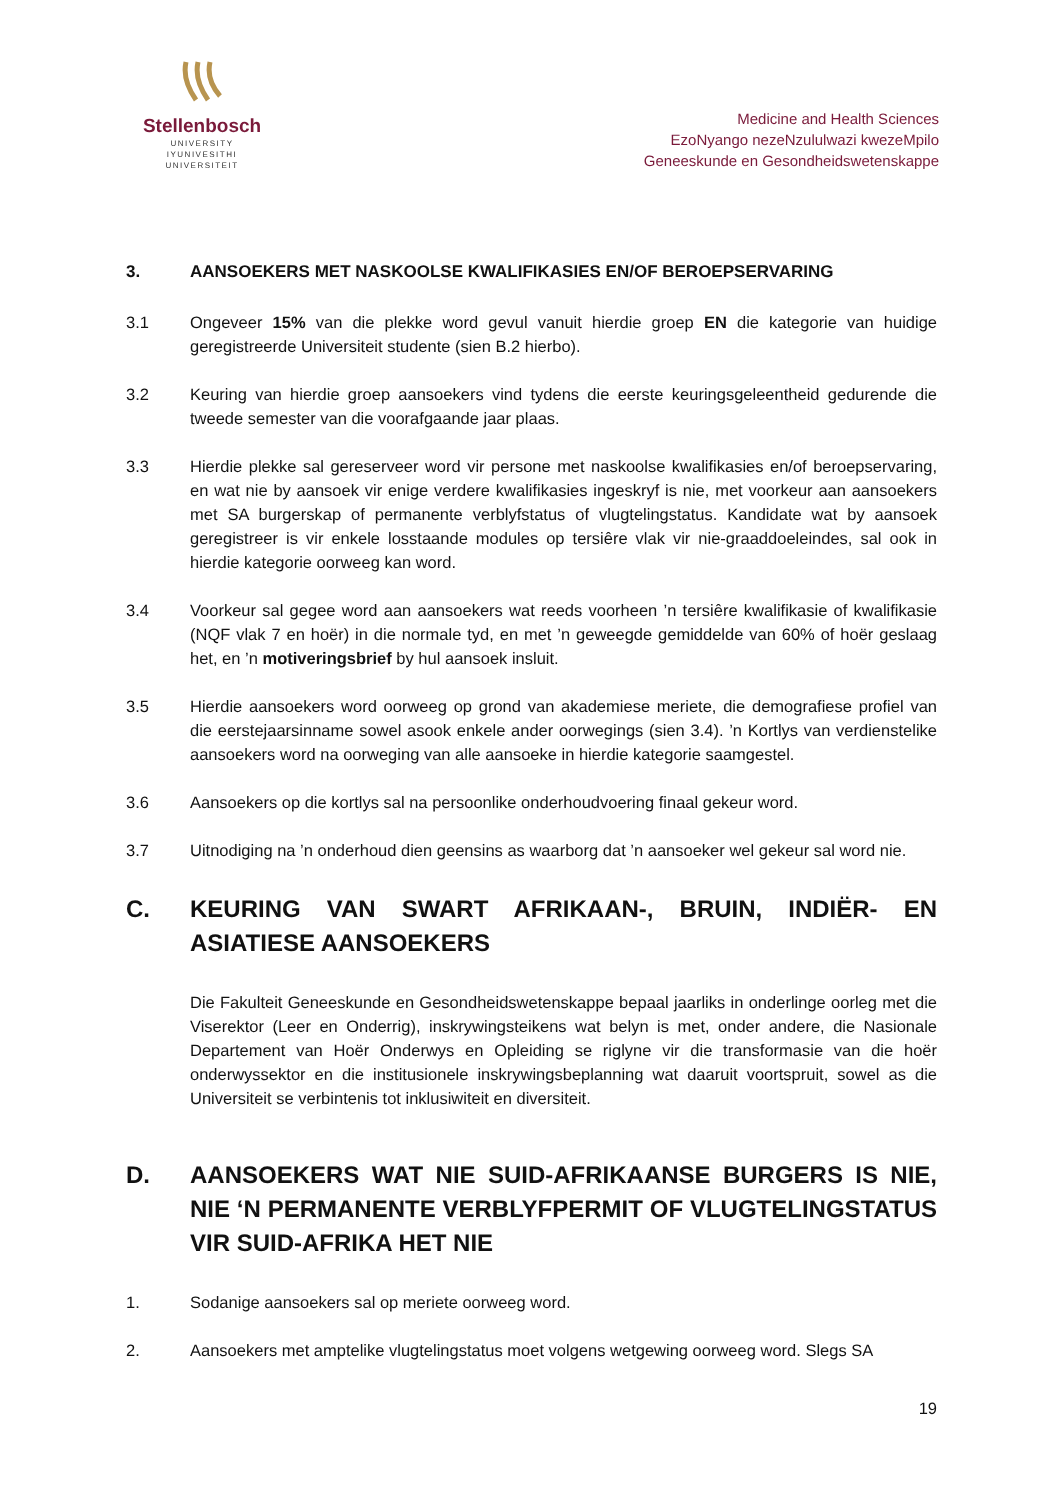Stellenbosch
UNIVERSITY
IYUNIVESITHI
UNIVERSITEIT
Medicine and Health Sciences
EzoNyango nezeNzululwazi kwezeMpilo
Geneeskunde en Gesondheidswetenskappe
3. AANSOEKERS MET NASKOOLSE KWALIFIKASIES EN/OF BEROEPSERVARING
3.1 Ongeveer 15% van die plekke word gevul vanuit hierdie groep EN die kategorie van huidige geregistreerde Universiteit studente (sien B.2 hierbo).
3.2 Keuring van hierdie groep aansoekers vind tydens die eerste keuringsgeleentheid gedurende die tweede semester van die voorafgaande jaar plaas.
3.3 Hierdie plekke sal gereserveer word vir persone met naskoolse kwalifikasies en/of beroepservaring, en wat nie by aansoek vir enige verdere kwalifikasies ingeskryf is nie, met voorkeur aan aansoekers met SA burgerskap of permanente verblyfstatus of vlugtelingstatus. Kandidate wat by aansoek geregistreer is vir enkele losstaande modules op tersiêre vlak vir nie-graaddoeleindes, sal ook in hierdie kategorie oorweeg kan word.
3.4 Voorkeur sal gegee word aan aansoekers wat reeds voorheen ’n tersiêre kwalifikasie of kwalifikasie (NQF vlak 7 en hoër) in die normale tyd, en met ’n geweegde gemiddelde van 60% of hoër geslaag het, en ’n motiveringsbrief by hul aansoek insluit.
3.5 Hierdie aansoekers word oorweeg op grond van akademiese meriete, die demografiese profiel van die eerstejaarsinname sowel asook enkele ander oorwegings (sien 3.4). ’n Kortlys van verdienstelike aansoekers word na oorweging van alle aansoeke in hierdie kategorie saamgestel.
3.6 Aansoekers op die kortlys sal na persoonlike onderhoudvoering finaal gekeur word.
3.7 Uitnodiging na ’n onderhoud dien geensins as waarborg dat ’n aansoeker wel gekeur sal word nie.
C. KEURING VAN SWART AFRIKAAN-, BRUIN, INDIËR- EN ASIATIESE AANSOEKERS
Die Fakulteit Geneeskunde en Gesondheidswetenskappe bepaal jaarliks in onderlinge oorleg met die Viserektor (Leer en Onderrig), inskrywingsteikens wat belyn is met, onder andere, die Nasionale Departement van Hoër Onderwys en Opleiding se riglyne vir die transformasie van die hoër onderwyssektor en die institusionele inskrywingsbeplanning wat daaruit voortspruit, sowel as die Universiteit se verbintenis tot inklusiwiteit en diversiteit.
D. AANSOEKERS WAT NIE SUID-AFRIKAANSE BURGERS IS NIE, NIE ‘N PERMANENTE VERBLYFPERMIT OF VLUGTELINGSTATUS VIR SUID-AFRIKA HET NIE
1. Sodanige aansoekers sal op meriete oorweeg word.
2. Aansoekers met amptelike vlugtelingstatus moet volgens wetgewing oorweeg word. Slegs SA
19